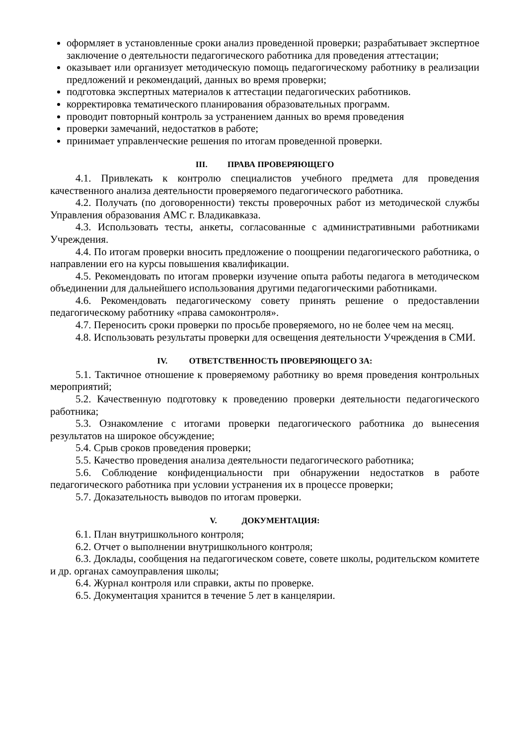оформляет в установленные сроки анализ проведенной проверки; разрабатывает экспертное заключение о деятельности педагогического работника для проведения аттестации;
оказывает или организует методическую помощь педагогическому работнику в реализации предложений и рекомендаций, данных во время проверки;
подготовка экспертных материалов к аттестации педагогических работников.
корректировка тематического планирования образовательных программ.
проводит повторный контроль за устранением данных во время проведения
проверки замечаний, недостатков в работе;
принимает управленческие решения по итогам проведенной проверки.
III. ПРАВА ПРОВЕРЯЮЩЕГО
4.1. Привлекать к контролю специалистов учебного предмета для проведения качественного анализа деятельности проверяемого педагогического работника.
4.2. Получать (по договоренности) тексты проверочных работ из методической службы Управления образования АМС г. Владикавказа.
4.3. Использовать тесты, анкеты, согласованные с административными работниками Учреждения.
4.4. По итогам проверки вносить предложение о поощрении педагогического работника, о направлении его на курсы повышения квалификации.
4.5. Рекомендовать по итогам проверки изучение опыта работы педагога в методическом объединении для дальнейшего использования другими педагогическими работниками.
4.6. Рекомендовать педагогическому совету принять решение о предоставлении педагогическому работнику «права самоконтроля».
4.7. Переносить сроки проверки по просьбе проверяемого, но не более чем на месяц.
4.8. Использовать результаты проверки для освещения деятельности Учреждения в СМИ.
IV. ОТВЕТСТВЕННОСТЬ ПРОВЕРЯЮЩЕГО ЗА:
5.1. Тактичное отношение к проверяемому работнику во время проведения контрольных мероприятий;
5.2. Качественную подготовку к проведению проверки деятельности педагогического работника;
5.3. Ознакомление с итогами проверки педагогического работника до вынесения результатов на широкое обсуждение;
5.4. Срыв сроков проведения проверки;
5.5. Качество проведения анализа деятельности педагогического работника;
5.6. Соблюдение конфиденциальности при обнаружении недостатков в работе педагогического работника при условии устранения их в процессе проверки;
5.7. Доказательность выводов по итогам проверки.
V. ДОКУМЕНТАЦИЯ:
6.1. План внутришкольного контроля;
6.2. Отчет о выполнении внутришкольного контроля;
6.3. Доклады, сообщения на педагогическом совете, совете школы, родительском комитете и др. органах самоуправления школы;
6.4. Журнал контроля или справки, акты по проверке.
6.5. Документация хранится в течение 5 лет в канцелярии.